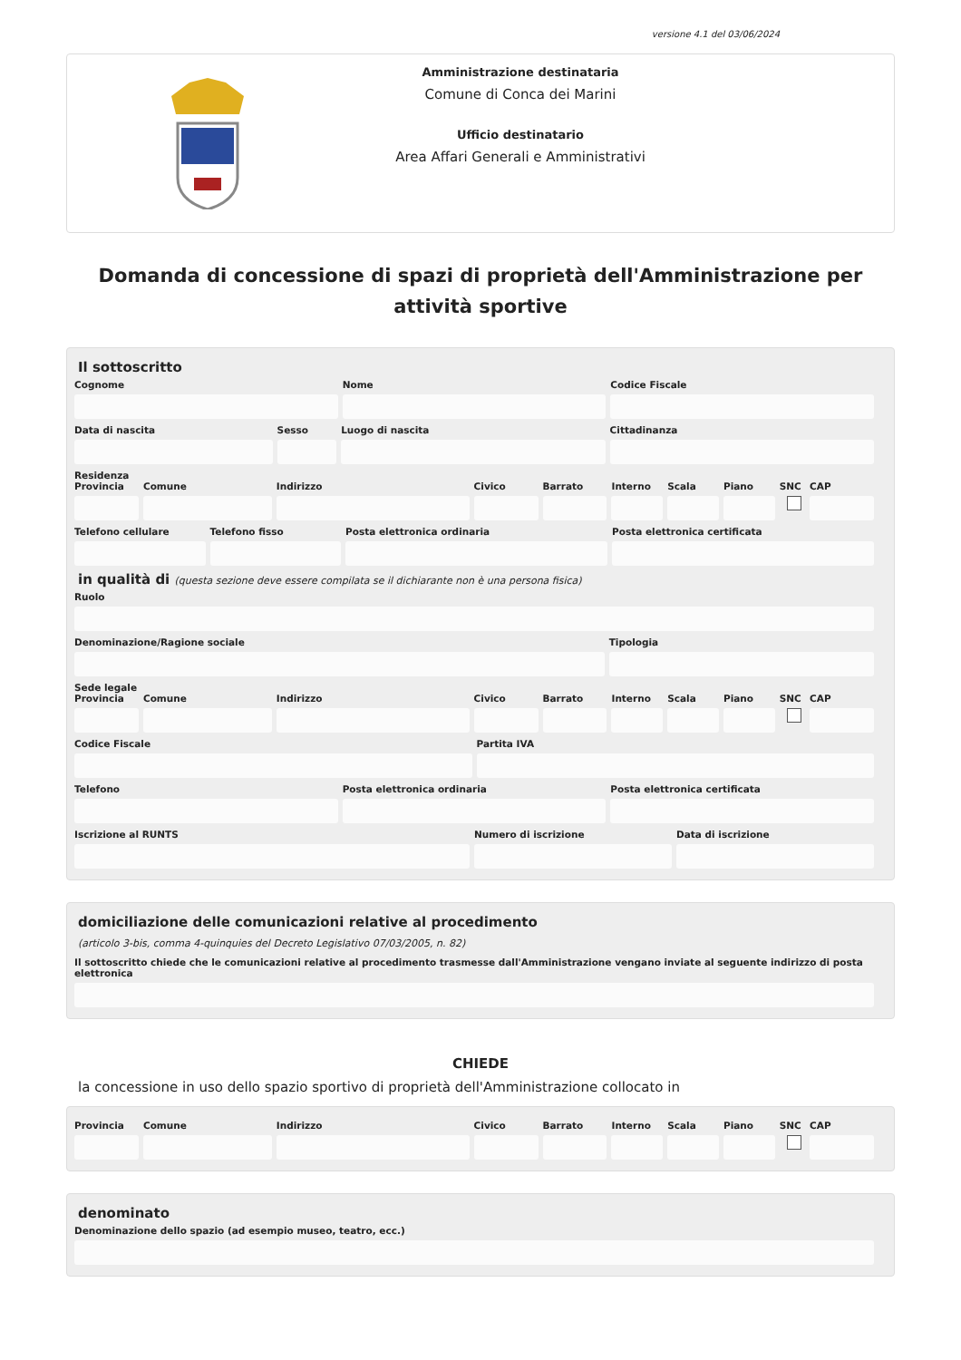versione 4.1 del 03/06/2024
Amministrazione destinataria
Comune di Conca dei Marini
Ufficio destinatario
Area Affari Generali e Amministrativi
Domanda di concessione di spazi di proprietà dell'Amministrazione per attività sportive
Il sottoscritto
Cognome Nome Codice Fiscale
Data di nascita Sesso Luogo di nascita Cittadinanza
Residenza
Provincia Comune Indirizzo Civico Barrato Interno Scala Piano SNC CAP
Telefono cellulare Telefono fisso Posta elettronica ordinaria Posta elettronica certificata
in qualità di (questa sezione deve essere compilata se il dichiarante non è una persona fisica)
Ruolo
Denominazione/Ragione sociale Tipologia
Sede legale
Provincia Comune Indirizzo Civico Barrato Interno Scala Piano SNC CAP
Codice Fiscale Partita IVA
Telefono Posta elettronica ordinaria Posta elettronica certificata
Iscrizione al RUNTS Numero di iscrizione Data di iscrizione
domiciliazione delle comunicazioni relative al procedimento
(articolo 3-bis, comma 4-quinquies del Decreto Legislativo 07/03/2005, n. 82)
Il sottoscritto chiede che le comunicazioni relative al procedimento trasmesse dall'Amministrazione vengano inviate al seguente indirizzo di posta elettronica
CHIEDE
la concessione in uso dello spazio sportivo di proprietà dell'Amministrazione collocato in
Provincia Comune Indirizzo Civico Barrato Interno Scala Piano SNC CAP
denominato
Denominazione dello spazio (ad esempio museo, teatro, ecc.)